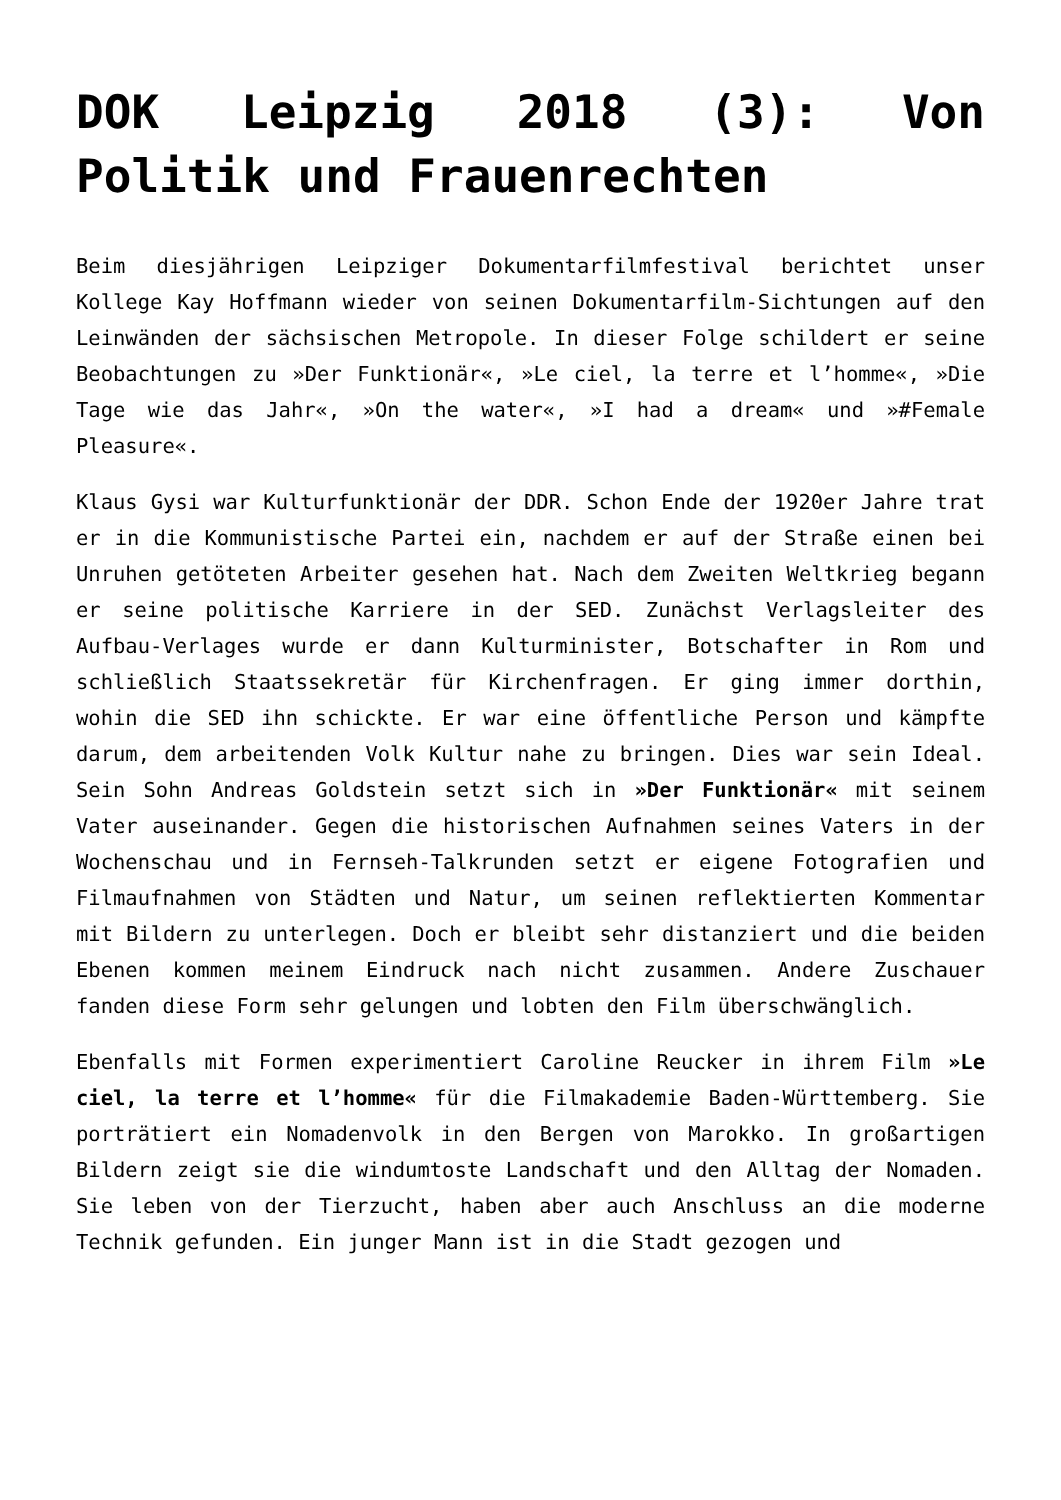DOK Leipzig 2018 (3): Von Politik und Frauenrechten
Beim diesjährigen Leipziger Dokumentarfilmfestival berichtet unser Kollege Kay Hoffmann wieder von seinen Dokumentarfilm-Sichtungen auf den Leinwänden der sächsischen Metropole. In dieser Folge schildert er seine Beobachtungen zu »Der Funktionär«, »Le ciel, la terre et l’homme«, »Die Tage wie das Jahr«, »On the water«, »I had a dream« und »#Female Pleasure«.
Klaus Gysi war Kulturfunktionär der DDR. Schon Ende der 1920er Jahre trat er in die Kommunistische Partei ein, nachdem er auf der Straße einen bei Unruhen getöteten Arbeiter gesehen hat. Nach dem Zweiten Weltkrieg begann er seine politische Karriere in der SED. Zunächst Verlagsleiter des Aufbau-Verlages wurde er dann Kulturminister, Botschafter in Rom und schließlich Staatssekretär für Kirchenfragen. Er ging immer dorthin, wohin die SED ihn schickte. Er war eine öffentliche Person und kämpfte darum, dem arbeitenden Volk Kultur nahe zu bringen. Dies war sein Ideal. Sein Sohn Andreas Goldstein setzt sich in »Der Funktionär« mit seinem Vater auseinander. Gegen die historischen Aufnahmen seines Vaters in der Wochenschau und in Fernseh-Talkrunden setzt er eigene Fotografien und Filmaufnahmen von Städten und Natur, um seinen reflektierten Kommentar mit Bildern zu unterlegen. Doch er bleibt sehr distanziert und die beiden Ebenen kommen meinem Eindruck nach nicht zusammen. Andere Zuschauer fanden diese Form sehr gelungen und lobten den Film überschwänglich.
Ebenfalls mit Formen experimentiert Caroline Reucker in ihrem Film »Le ciel, la terre et l’homme« für die Filmakademie Baden-Württemberg. Sie porträtiert ein Nomadenvolk in den Bergen von Marokko. In großartigen Bildern zeigt sie die windumtoste Landschaft und den Alltag der Nomaden. Sie leben von der Tierzucht, haben aber auch Anschluss an die moderne Technik gefunden. Ein junger Mann ist in die Stadt gezogen und